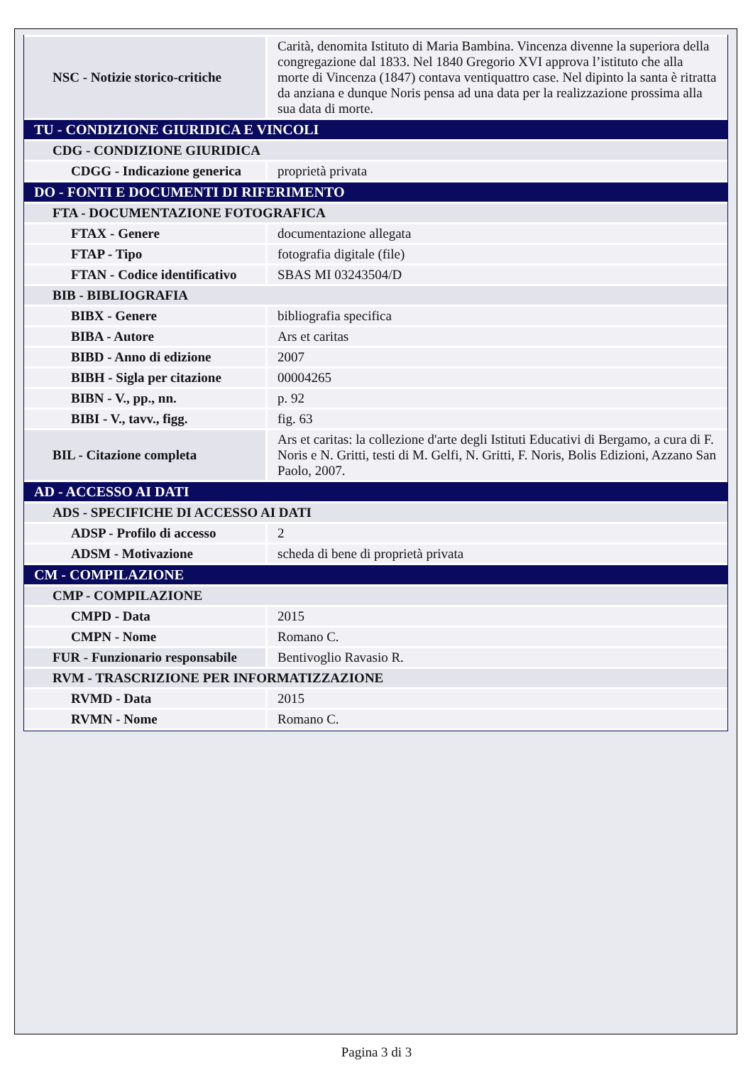| NSC - Notizie storico-critiche | Carità, denomita Istituto di Maria Bambina. Vincenza divenne la superiora della congregazione dal 1833. Nel 1840 Gregorio XVI approva l’istituto che alla morte di Vincenza (1847) contava ventiquattro case. Nel dipinto la santa è ritratta da anziana e dunque Noris pensa ad una data per la realizzazione prossima alla sua data di morte. |
| TU - CONDIZIONE GIURIDICA E VINCOLI | |
| CDG - CONDIZIONE GIURIDICA | |
| CDGG - Indicazione generica | proprietà privata |
| DO - FONTI E DOCUMENTI DI RIFERIMENTO | |
| FTA - DOCUMENTAZIONE FOTOGRAFICA | |
| FTAX - Genere | documentazione allegata |
| FTAP - Tipo | fotografia digitale (file) |
| FTAN - Codice identificativo | SBAS MI 03243504/D |
| BIB - BIBLIOGRAFIA | |
| BIBX - Genere | bibliografia specifica |
| BIBA - Autore | Ars et caritas |
| BIBD - Anno di edizione | 2007 |
| BIBH - Sigla per citazione | 00004265 |
| BIBN - V., pp., nn. | p. 92 |
| BIBI - V., tavv., figg. | fig. 63 |
| BIL - Citazione completa | Ars et caritas: la collezione d'arte degli Istituti Educativi di Bergamo, a cura di F. Noris e N. Gritti, testi di M. Gelfi, N. Gritti, F. Noris, Bolis Edizioni, Azzano San Paolo, 2007. |
| AD - ACCESSO AI DATI | |
| ADS - SPECIFICHE DI ACCESSO AI DATI | |
| ADSP - Profilo di accesso | 2 |
| ADSM - Motivazione | scheda di bene di proprietà privata |
| CM - COMPILAZIONE | |
| CMP - COMPILAZIONE | |
| CMPD - Data | 2015 |
| CMPN - Nome | Romano C. |
| FUR - Funzionario responsabile | Bentivoglio Ravasio R. |
| RVM - TRASCRIZIONE PER INFORMATIZZAZIONE | |
| RVMD - Data | 2015 |
| RVMN - Nome | Romano C. |
Pagina 3 di 3